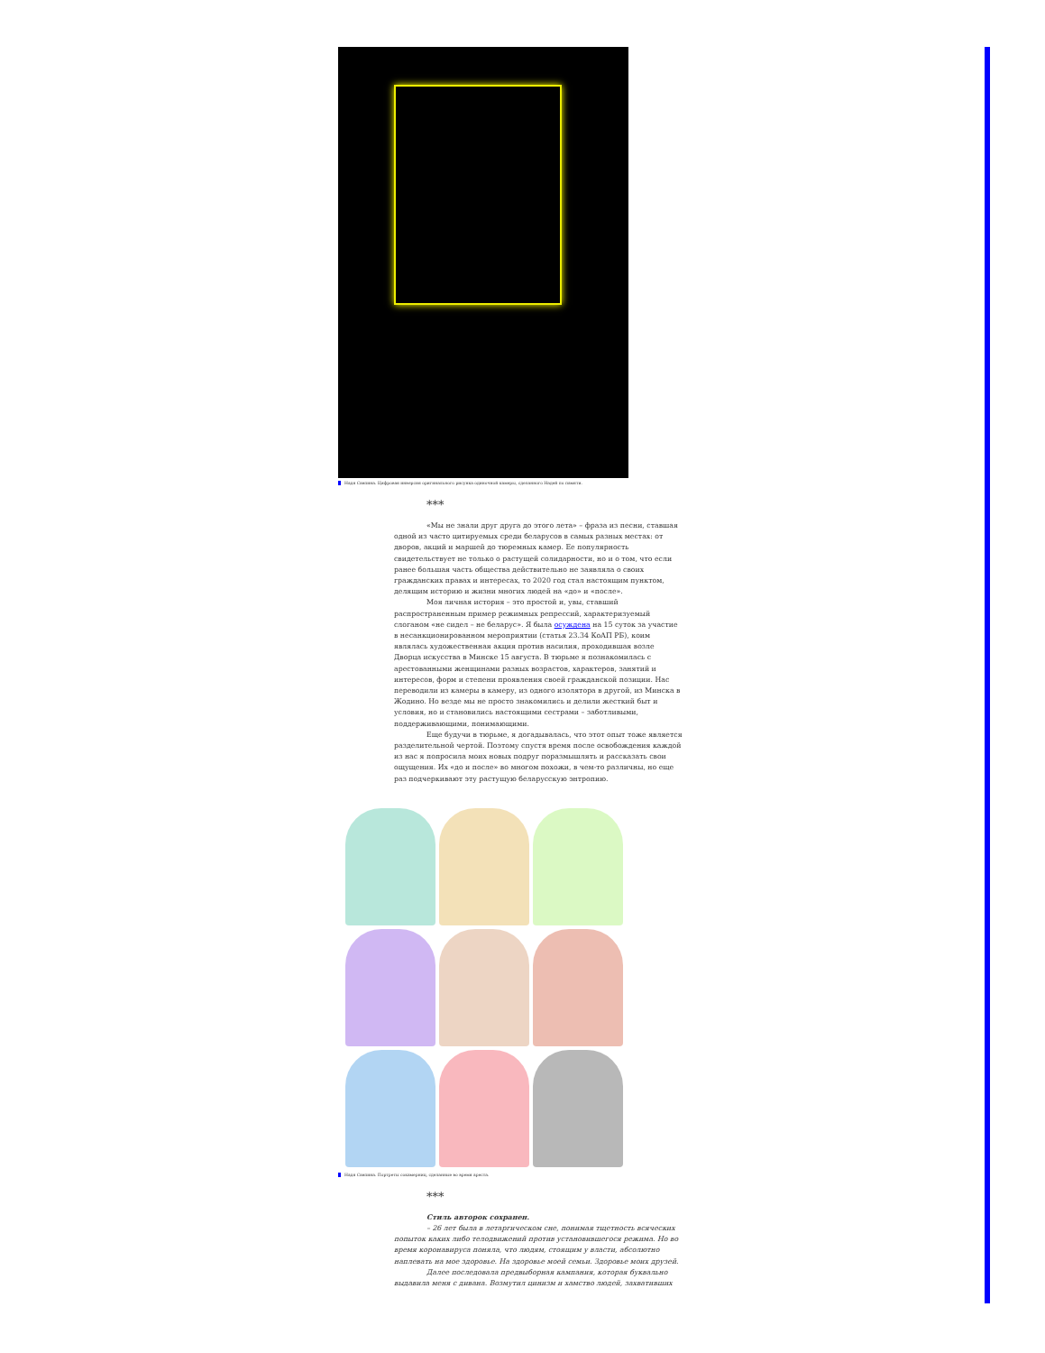Надя Савпина. Цифровая инверсия оригинального рисунка одиночной камеры, сделанного Надей по памяти.
***
«Мы не знали друг друга до этого лета» – фраза из песни, ставшая одной из часто цитируемых среди беларусов в самых разных местах: от дворов, акций и маршей до тюремных камер. Ее популярность свидетельствует не только о растущей солидарности, но и о том, что если ранее большая часть общества действительно не заявляла о своих гражданских правах и интересах, то 2020 год стал настоящим пунктом, делящим историю и жизни многих людей на «до» и «после».
Моя личная история – это простой и, увы, ставший распространенным пример режимных репрессий, характеризуемый слоганом «не сидел – не беларус». Я была осуждена на 15 суток за участие в несанкционированном мероприятии (статья 23.34 КоАП РБ), коим являлась художественная акция против насилия, проходившая возле Дворца искусства в Минске 15 августа. В тюрьме я познакомилась с арестованными женщинами разных возрастов, характеров, занятий и интересов, форм и степени проявления своей гражданской позиции. Нас переводили из камеры в камеру, из одного изолятора в другой, из Минска в Жодино. Но везде мы не просто знакомились и делили жесткий быт и условия, но и становились настоящими сестрами – заботливыми, поддерживающими, понимающими.
Еще будучи в тюрьме, я догадывалась, что этот опыт тоже является разделительной чертой. Поэтому спустя время после освобождения каждой из нас я попросила моих новых подруг поразмышлять и рассказать свои ощущения. Их «до и после» во многом похожи, в чем-то различны, но еще раз подчеркивают эту растущую беларусскую энтропию.
Надя Савпина. Портреты сокамерниц, сделанные во время ареста.
***
Стиль авторок сохранен.
– 26 лет была в летаргическом сне, понимая тщетность всяческих попыток каких либо телодвижений против установившегося режима. Но во время коронавируса поняла, что людям, стоящим у власти, абсолютно наплевать на мое здоровье. На здоровье моей семьи. Здоровье моих друзей.
Далее последовала предвыборная кампания, которая буквально выдавила меня с дивана. Возмутил цинизм и хамство людей, захвативших